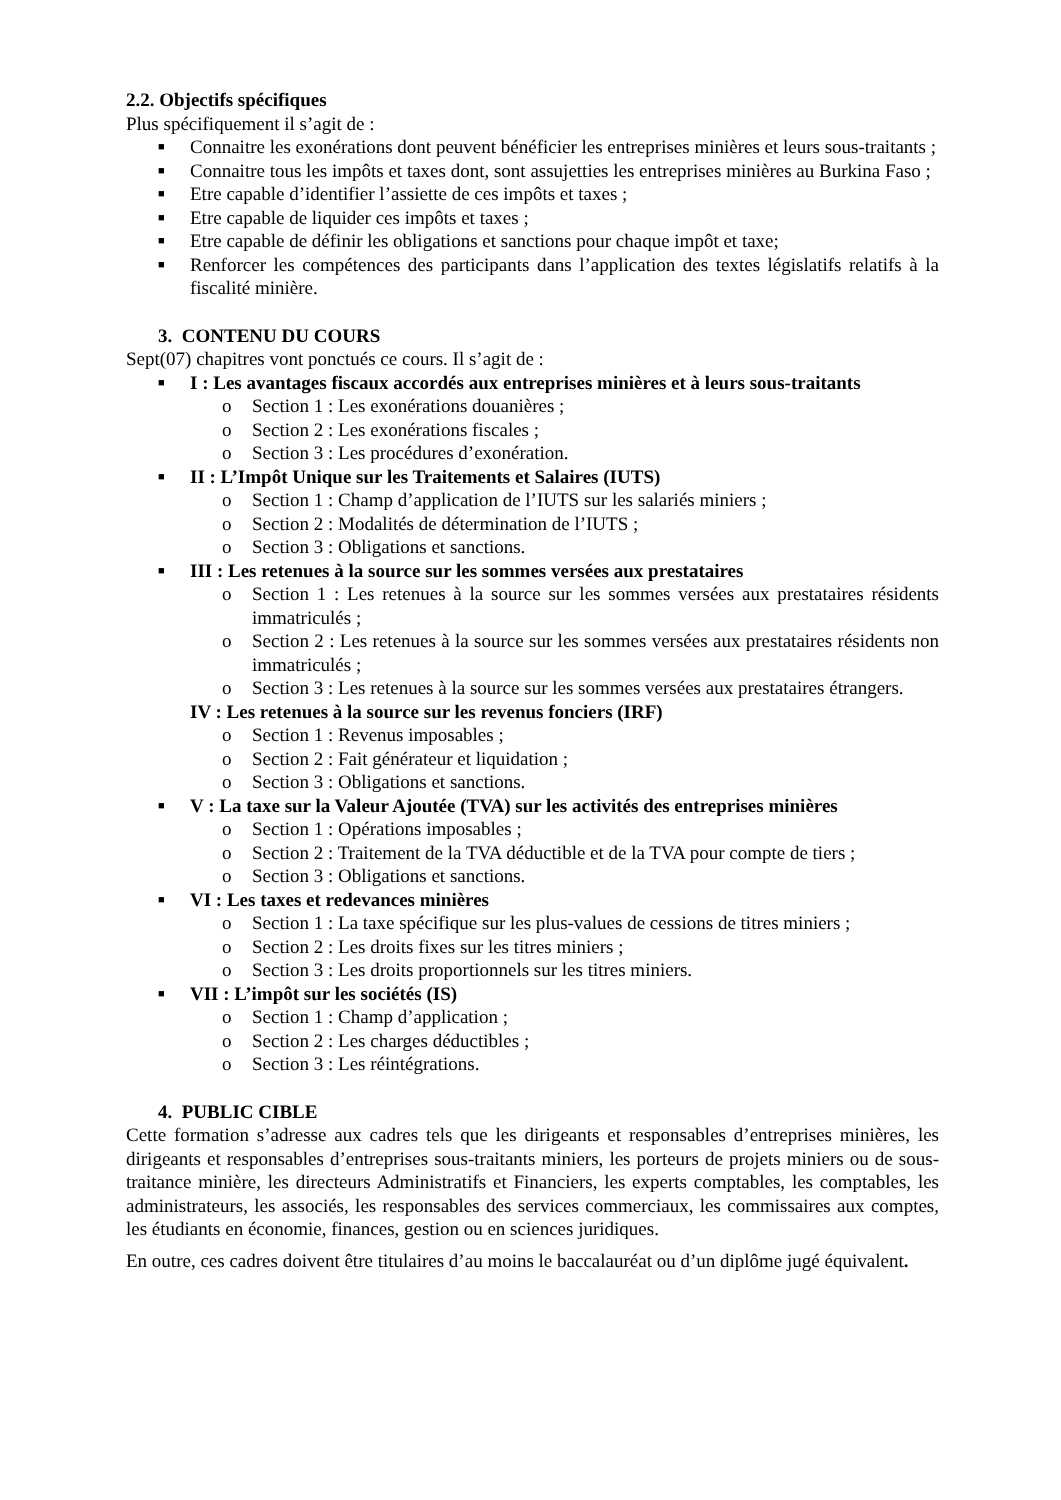2.2. Objectifs spécifiques
Plus spécifiquement il s’agit de :
■ Connaitre les exonérations dont peuvent bénéficier les entreprises minières et leurs sous-traitants ;
■ Connaitre tous les impôts et taxes dont, sont assujetties les entreprises minières au Burkina Faso ;
■ Etre capable d’identifier l’assiette de ces impôts et taxes ;
■ Etre capable de liquider ces impôts et taxes ;
■ Etre capable de définir les obligations et sanctions pour chaque impôt et taxe;
■ Renforcer les compétences des participants dans l’application des textes législatifs relatifs à la fiscalité minière.
3. CONTENU DU COURS
Sept(07) chapitres vont ponctués ce cours. Il s’agit de :
■ I : Les avantages fiscaux accordés aux entreprises minières et à leurs sous-traitants
o Section 1 : Les exonérations douanières ;
o Section 2 : Les exonérations fiscales ;
o Section 3 : Les procédures d’exonération.
■ II : L’Impôt Unique sur les Traitements et Salaires (IUTS)
o Section 1 : Champ d’application de l’IUTS sur les salariés miniers ;
o Section 2 : Modalités de détermination de l’IUTS ;
o Section 3 : Obligations et sanctions.
■ III : Les retenues à la source sur les sommes versées aux prestataires
o Section 1 : Les retenues à la source sur les sommes versées aux prestataires résidents immatriculés ;
o Section 2 : Les retenues à la source sur les sommes versées aux prestataires résidents non immatriculés ;
o Section 3 : Les retenues à la source sur les sommes versées aux prestataires étrangers.
IV : Les retenues à la source sur les revenus fonciers (IRF)
o Section 1 : Revenus imposables ;
o Section 2 : Fait générateur et liquidation ;
o Section 3 : Obligations et sanctions.
■ V : La taxe sur la Valeur Ajoutée (TVA) sur les activités des entreprises minières
o Section 1 : Opérations imposables ;
o Section 2 : Traitement de la TVA déductible et de la TVA pour compte de tiers ;
o Section 3 : Obligations et sanctions.
■ VI : Les taxes et redevances minières
o Section 1 : La taxe spécifique sur les plus-values de cessions de titres miniers ;
o Section 2 : Les droits fixes sur les titres miniers ;
o Section 3 : Les droits proportionnels sur les titres miniers.
■ VII : L’impôt sur les sociétés (IS)
o Section 1 : Champ d’application ;
o Section 2 : Les charges déductibles ;
o Section 3 : Les réintégrations.
4. PUBLIC CIBLE
Cette formation s’adresse aux cadres tels que les dirigeants et responsables d’entreprises minières, les dirigeants et responsables d’entreprises sous-traitants miniers, les porteurs de projets miniers ou de sous-traitance minière, les directeurs Administratifs et Financiers, les experts comptables, les comptables, les administrateurs, les associés, les responsables des services commerciaux, les commissaires aux comptes, les étudiants en économie, finances, gestion ou en sciences juridiques.
En outre, ces cadres doivent être titulaires d’au moins le baccalauréat ou d’un diplôme jugé équivalent.